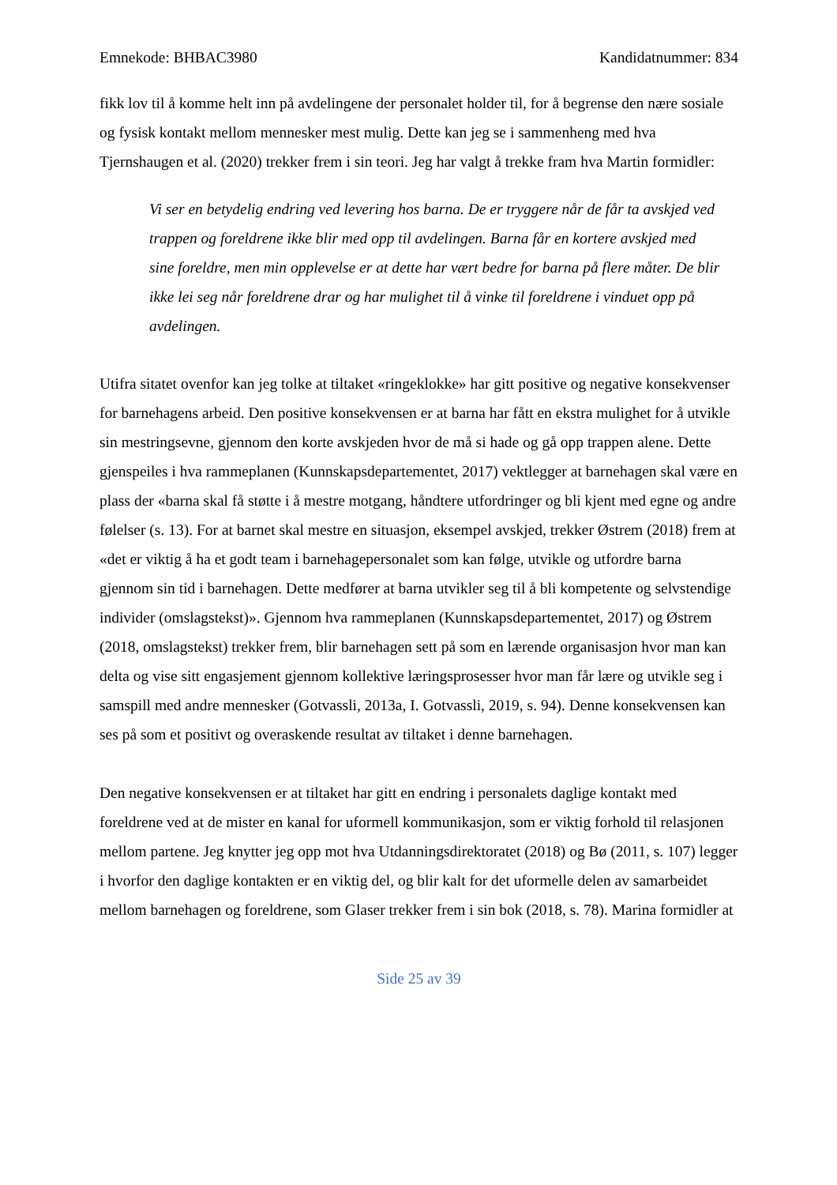Emnekode: BHBAC3980 Kandidatnummer: 834
fikk lov til å komme helt inn på avdelingene der personalet holder til, for å begrense den nære sosiale og fysisk kontakt mellom mennesker mest mulig. Dette kan jeg se i sammenheng med hva Tjernshaugen et al. (2020) trekker frem i sin teori. Jeg har valgt å trekke fram hva Martin formidler:
Vi ser en betydelig endring ved levering hos barna. De er tryggere når de får ta avskjed ved trappen og foreldrene ikke blir med opp til avdelingen. Barna får en kortere avskjed med sine foreldre, men min opplevelse er at dette har vært bedre for barna på flere måter. De blir ikke lei seg når foreldrene drar og har mulighet til å vinke til foreldrene i vinduet opp på avdelingen.
Utifra sitatet ovenfor kan jeg tolke at tiltaket «ringeklokke» har gitt positive og negative konsekvenser for barnehagens arbeid. Den positive konsekvensen er at barna har fått en ekstra mulighet for å utvikle sin mestringsevne, gjennom den korte avskjeden hvor de må si hade og gå opp trappen alene. Dette gjenspeiles i hva rammeplanen (Kunnskapsdepartementet, 2017) vektlegger at barnehagen skal være en plass der «barna skal få støtte i å mestre motgang, håndtere utfordringer og bli kjent med egne og andre følelser (s. 13). For at barnet skal mestre en situasjon, eksempel avskjed, trekker Østrem (2018) frem at «det er viktig å ha et godt team i barnehagepersonalet som kan følge, utvikle og utfordre barna gjennom sin tid i barnehagen. Dette medfører at barna utvikler seg til å bli kompetente og selvstendige individer (omslagstekst)». Gjennom hva rammeplanen (Kunnskapsdepartementet, 2017) og Østrem (2018, omslagstekst) trekker frem, blir barnehagen sett på som en lærende organisasjon hvor man kan delta og vise sitt engasjement gjennom kollektive læringsprosesser hvor man får lære og utvikle seg i samspill med andre mennesker (Gotvassli, 2013a, I. Gotvassli, 2019, s. 94). Denne konsekvensen kan ses på som et positivt og overaskende resultat av tiltaket i denne barnehagen.
Den negative konsekvensen er at tiltaket har gitt en endring i personalets daglige kontakt med foreldrene ved at de mister en kanal for uformell kommunikasjon, som er viktig forhold til relasjonen mellom partene. Jeg knytter jeg opp mot hva Utdanningsdirektoratet (2018) og Bø (2011, s. 107) legger i hvorfor den daglige kontakten er en viktig del, og blir kalt for det uformelle delen av samarbeidet mellom barnehagen og foreldrene, som Glaser trekker frem i sin bok (2018, s. 78). Marina formidler at
Side 25 av 39